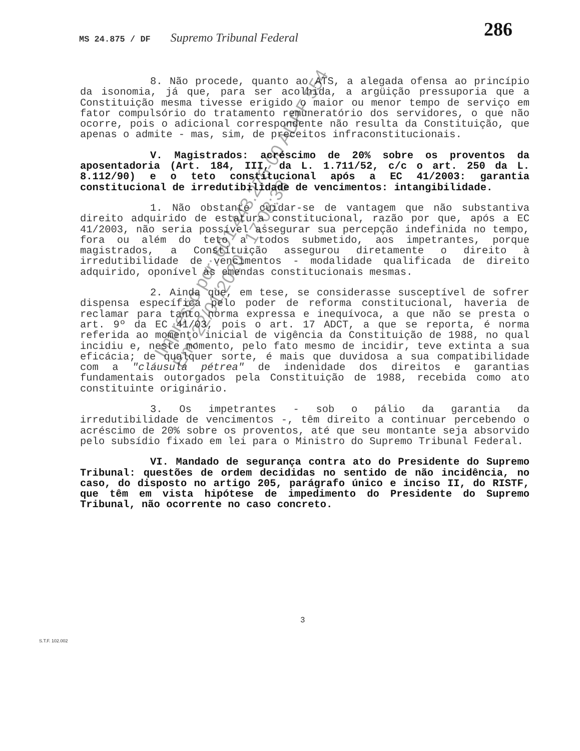MS 24.875 / DF Supremo Tribunal Federal
286
8. Não procede, quanto ao ATS, a alegada ofensa ao princípio da isonomia, já que, para ser acolhida, a argüição pressuporia que a Constituição mesma tivesse erigido o maior ou menor tempo de serviço em fator compulsório do tratamento remuneratório dos servidores, o que não ocorre, pois o adicional correspondente não resulta da Constituição, que apenas o admite - mas, sim, de preceitos infraconstitucionais.
V. Magistrados: acréscimo de 20% sobre os proventos da aposentadoria (Art. 184, III, da L. 1.711/52, c/c o art. 250 da L. 8.112/90) e o teto constitucional após a EC 41/2003: garantia constitucional de irredutibilidade de vencimentos: intangibilidade.
1. Não obstante cuidar-se de vantagem que não substantiva direito adquirido de estatura constitucional, razão por que, após a EC 41/2003, não seria possível assegurar sua percepção indefinida no tempo, fora ou além do teto a todos submetido, aos impetrantes, porque magistrados, a Constituição assegurou diretamente o direito à irredutibilidade de vencimentos - modalidade qualificada de direito adquirido, oponível às emendas constitucionais mesmas.
2. Ainda que, em tese, se considerasse susceptível de sofrer dispensa específica pelo poder de reforma constitucional, haveria de reclamar para tanto norma expressa e inequívoca, a que não se presta o art. 9º da EC 41/03, pois o art. 17 ADCT, a que se reporta, é norma referida ao momento inicial de vigência da Constituição de 1988, no qual incidiu e, neste momento, pelo fato mesmo de incidir, teve extinta a sua eficácia; de qualquer sorte, é mais que duvidosa a sua compatibilidade com a "cláusula pétrea" de indenidade dos direitos e garantias fundamentais outorgados pela Constituição de 1988, recebida como ato constituinte originário.
3. Os impetrantes - sob o pálio da garantia da irredutibilidade de vencimentos -, têm direito a continuar percebendo o acréscimo de 20% sobre os proventos, até que seu montante seja absorvido pelo subsídio fixado em lei para o Ministro do Supremo Tribunal Federal.
VI. Mandado de segurança contra ato do Presidente do Supremo Tribunal: questões de ordem decididas no sentido de não incidência, no caso, do disposto no artigo 205, parágrafo único e inciso II, do RISTF, que têm em vista hipótese de impedimento do Presidente do Supremo Tribunal, não ocorrente no caso concreto.
3
S.T.F. 102.002
Impresso por: 601.443.276-00 ADPF 554
Em: 22/01/2020 - 17:08:38